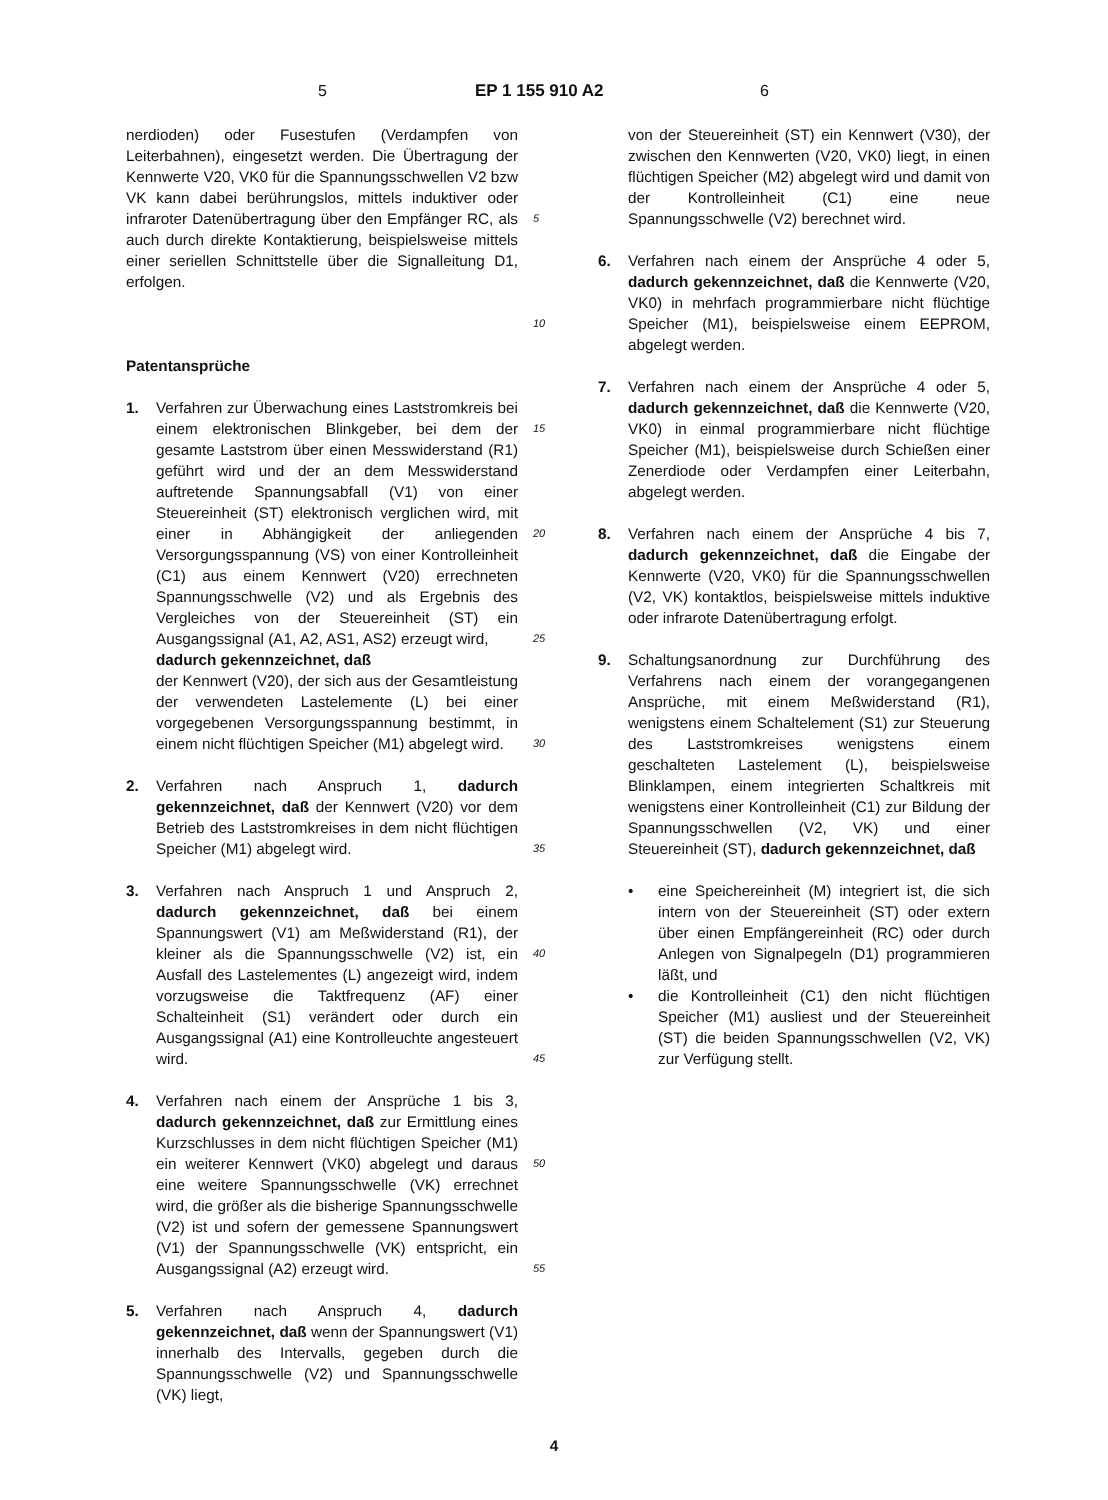5 EP 1 155 910 A2 6
nerdioden) oder Fusestufen (Verdampfen von Leiterbahnen), eingesetzt werden. Die Übertragung der Kennwerte V20, VK0 für die Spannungsschwellen V2 bzw VK kann dabei berührungslos, mittels induktiver oder infraroter Datenübertragung über den Empfänger RC, als auch durch direkte Kontaktierung, beispielsweise mittels einer seriellen Schnittstelle über die Signalleitung D1, erfolgen.
Patentansprüche
1. Verfahren zur Überwachung eines Laststromkreis bei einem elektronischen Blinkgeber, bei dem der gesamte Laststrom über einen Messwiderstand (R1) geführt wird und der an dem Messwiderstand auftretende Spannungsabfall (V1) von einer Steuereinheit (ST) elektronisch verglichen wird, mit einer in Abhängigkeit der anliegenden Versorgungsspannung (VS) von einer Kontrolleinheit (C1) aus einem Kennwert (V20) errechneten Spannungsschwelle (V2) und als Ergebnis des Vergleiches von der Steuereinheit (ST) ein Ausgangssignal (A1, A2, AS1, AS2) erzeugt wird,
dadurch gekennzeichnet, daß
der Kennwert (V20), der sich aus der Gesamtleistung der verwendeten Lastelemente (L) bei einer vorgegebenen Versorgungsspannung bestimmt, in einem nicht flüchtigen Speicher (M1) abgelegt wird.
2. Verfahren nach Anspruch 1, dadurch gekennzeichnet, daß der Kennwert (V20) vor dem Betrieb des Laststromkreises in dem nicht flüchtigen Speicher (M1) abgelegt wird.
3. Verfahren nach Anspruch 1 und Anspruch 2, dadurch gekennzeichnet, daß bei einem Spannungswert (V1) am Meßwiderstand (R1), der kleiner als die Spannungsschwelle (V2) ist, ein Ausfall des Lastelementes (L) angezeigt wird, indem vorzugsweise die Taktfrequenz (AF) einer Schalteinheit (S1) verändert oder durch ein Ausgangssignal (A1) eine Kontrolleuchte angesteuert wird.
4. Verfahren nach einem der Ansprüche 1 bis 3, dadurch gekennzeichnet, daß zur Ermittlung eines Kurzschlusses in dem nicht flüchtigen Speicher (M1) ein weiterer Kennwert (VK0) abgelegt und daraus eine weitere Spannungsschwelle (VK) errechnet wird, die größer als die bisherige Spannungsschwelle (V2) ist und sofern der gemessene Spannungswert (V1) der Spannungsschwelle (VK) entspricht, ein Ausgangssignal (A2) erzeugt wird.
5. Verfahren nach Anspruch 4, dadurch gekennzeichnet, daß wenn der Spannungswert (V1) innerhalb des Intervalls, gegeben durch die Spannungsschwelle (V2) und Spannungsschwelle (VK) liegt,
5
10
15
20
25
30
35
40
45
50
55
von der Steuereinheit (ST) ein Kennwert (V30), der zwischen den Kennwerten (V20, VK0) liegt, in einen flüchtigen Speicher (M2) abgelegt wird und damit von der Kontrolleinheit (C1) eine neue Spannungsschwelle (V2) berechnet wird.
6. Verfahren nach einem der Ansprüche 4 oder 5, dadurch gekennzeichnet, daß die Kennwerte (V20, VK0) in mehrfach programmierbare nicht flüchtige Speicher (M1), beispielsweise einem EEPROM, abgelegt werden.
7. Verfahren nach einem der Ansprüche 4 oder 5, dadurch gekennzeichnet, daß die Kennwerte (V20, VK0) in einmal programmierbare nicht flüchtige Speicher (M1), beispielsweise durch Schießen einer Zenerdiode oder Verdampfen einer Leiterbahn, abgelegt werden.
8. Verfahren nach einem der Ansprüche 4 bis 7, dadurch gekennzeichnet, daß die Eingabe der Kennwerte (V20, VK0) für die Spannungsschwellen (V2, VK) kontaktlos, beispielsweise mittels induktive oder infrarote Datenübertragung erfolgt.
9. Schaltungsanordnung zur Durchführung des Verfahrens nach einem der vorangegangenen Ansprüche, mit einem Meßwiderstand (R1), wenigstens einem Schaltelement (S1) zur Steuerung des Laststromkreises wenigstens einem geschalteten Lastelement (L), beispielsweise Blinklampen, einem integrierten Schaltkreis mit wenigstens einer Kontrolleinheit (C1) zur Bildung der Spannungsschwellen (V2, VK) und einer Steuereinheit (ST), dadurch gekennzeichnet, daß
• eine Speichereinheit (M) integriert ist, die sich intern von der Steuereinheit (ST) oder extern über einen Empfängereinheit (RC) oder durch Anlegen von Signalpegeln (D1) programmieren läßt, und
• die Kontrolleinheit (C1) den nicht flüchtigen Speicher (M1) ausliest und der Steuereinheit (ST) die beiden Spannungsschwellen (V2, VK) zur Verfügung stellt.
4